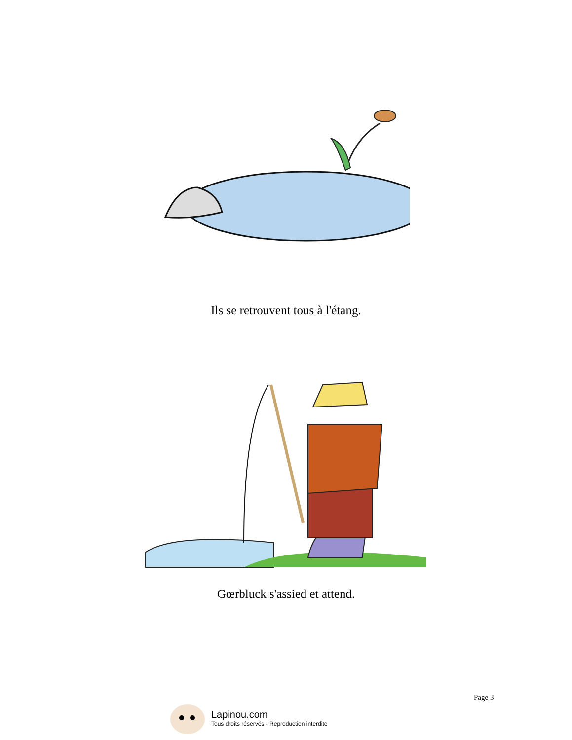Ils se retrouvent tous à l'étang.
Gœrbluck s'assied et attend.
Page 3
Lapinou.com
Tous droits réservés - Reproduction interdite